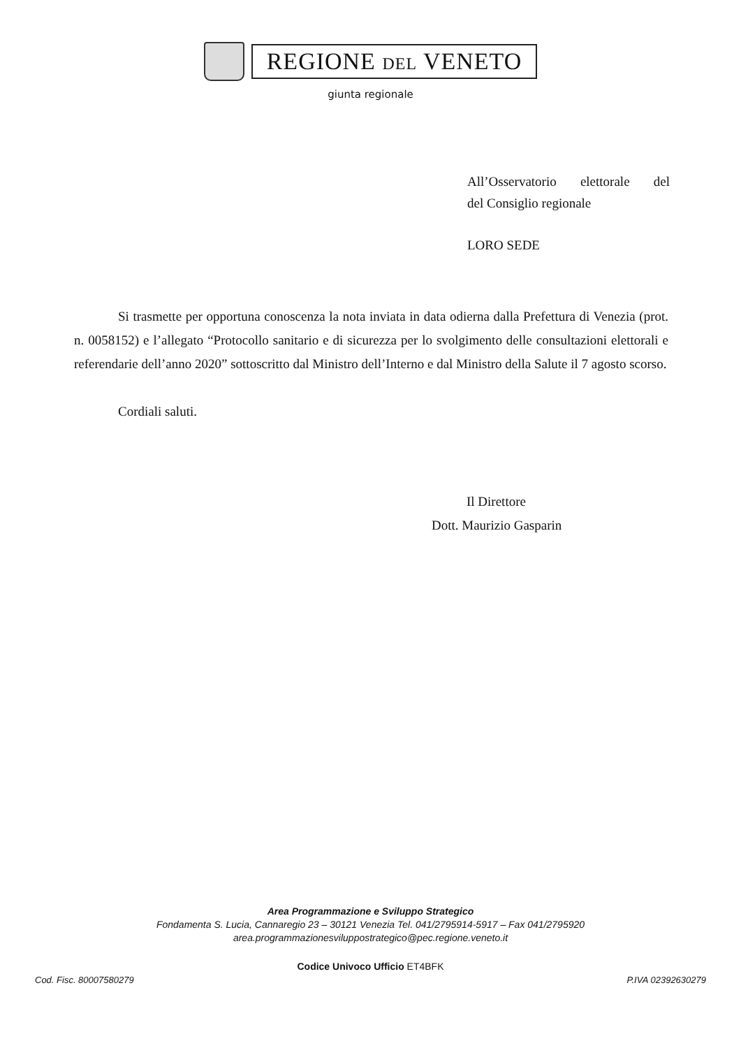REGIONE DEL VENETO
giunta regionale
All’Osservatorio elettorale del
del Consiglio regionale
LORO SEDE
Si trasmette per opportuna conoscenza la nota inviata in data odierna dalla Prefettura di Venezia (prot. n. 0058152) e l’allegato “Protocollo sanitario e di sicurezza per lo svolgimento delle consultazioni elettorali e referendarie dell’anno 2020” sottoscritto dal Ministro dell’Interno e dal Ministro della Salute il 7 agosto scorso.
Cordiali saluti.
Il Direttore
Dott. Maurizio Gasparin
Area Programmazione e Sviluppo Strategico
Fondamenta S. Lucia, Cannaregio 23 – 30121 Venezia Tel. 041/2795914-5917 – Fax 041/2795920
area.programmazionesviluppostrategico@pec.regione.veneto.it
Codice Univoco Ufficio ET4BFK
Cod. Fisc. 80007580279 P.IVA 02392630279